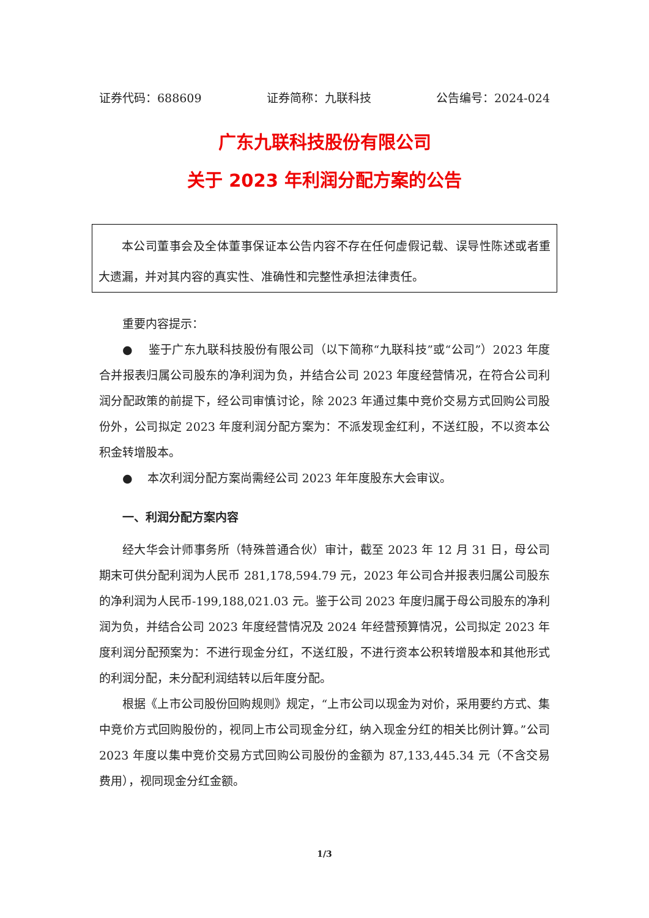证券代码：688609 证券简称：九联科技 公告编号：2024-024
广东九联科技股份有限公司
关于 2023 年利润分配方案的公告
本公司董事会及全体董事保证本公告内容不存在任何虚假记载、误导性陈述或者重大遗漏，并对其内容的真实性、准确性和完整性承担法律责任。
重要内容提示：
● 鉴于广东九联科技股份有限公司（以下简称“九联科技”或“公司”）2023 年度合并报表归属公司股东的净利润为负，并结合公司 2023 年度经营情况，在符合公司利润分配政策的前提下，经公司审慎讨论，除 2023 年通过集中竞价交易方式回购公司股份外，公司拟定 2023 年度利润分配方案为：不派发现金红利，不送红股，不以资本公积金转增股本。
● 本次利润分配方案尚需经公司 2023 年年度股东大会审议。
一、利润分配方案内容
经大华会计师事务所（特殊普通合伙）审计，截至 2023 年 12 月 31 日，母公司期末可供分配利润为人民币 281,178,594.79 元，2023 年公司合并报表归属公司股东的净利润为人民币-199,188,021.03 元。鉴于公司 2023 年度归属于母公司股东的净利润为负，并结合公司 2023 年度经营情况及 2024 年经营预算情况，公司拟定 2023 年度利润分配预案为：不进行现金分红，不送红股，不进行资本公积转增股本和其他形式的利润分配，未分配利润结转以后年度分配。
根据《上市公司股份回购规则》规定，“上市公司以现金为对价，采用要约方式、集中竞价方式回购股份的，视同上市公司现金分红，纳入现金分红的相关比例计算。”公司 2023 年度以集中竞价交易方式回购公司股份的金额为 87,133,445.34 元（不含交易费用），视同现金分红金额。
1/3